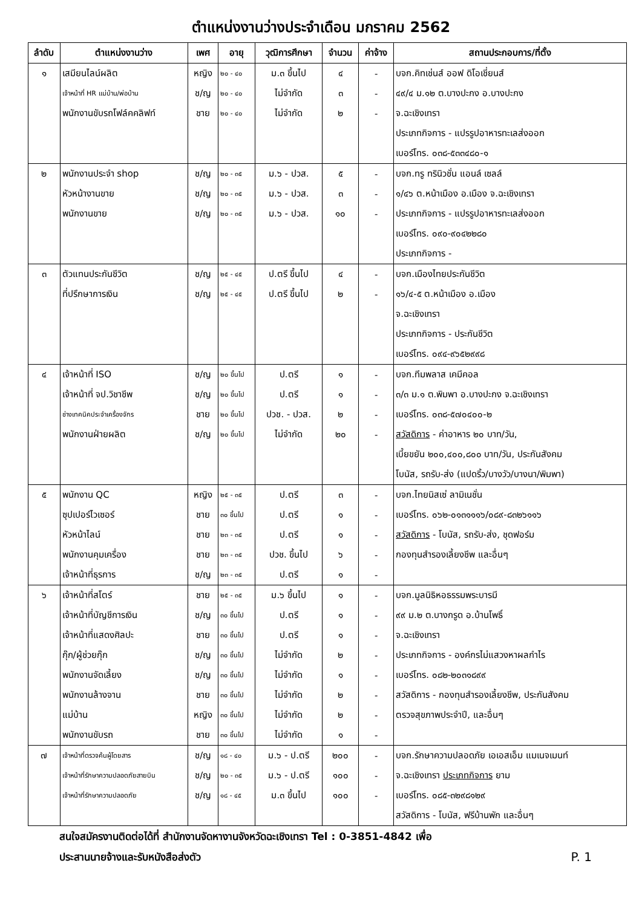ตำแหน่งงานว่างประจำเดือน มกราคม 2562
| ลำดับ | ตำแหน่งงานว่าง | เพศ | อายุ | วุฒิการศึกษา | จำนวน | ค่าจ้าง | สถานประกอบการ/ที่ตั้ง |
| --- | --- | --- | --- | --- | --- | --- | --- |
| ๑ | เสมียนไลน์ผลิต | หญิง | ๒๐ - ๔๐ | ม.๓ ขึ้นไป | ๔ | - | บจก.คิทเช่นส์ ออฟ ดิโอเชี่ยนส์ |
| | เจ้าหน้าที่ HR แม่บ้าน/พ่อบ้าน | ช/ญ | ๒๐ - ๔๐ | ไม่จำกัด | ๓ | - | ๔๙/๔ ม.๑๒ ต.บางปะกง อ.บางปะกง |
| | พนักงานขับรถโฟล์คคลิฟท์ | ชาย | ๒๐ - ๔๐ | ไม่จำกัด | ๒ | - | จ.ฉะเชิงเทรา |
| | | | | | | | ประเภทกิจการ - แปรรูปอาหารทะเลส่งออก |
| | | | | | | | เบอร์โทร. ๐๓๘-๕๓๓๔๘๐-๑ |
| ๒ | พนักงานประจำ shop | ช/ญ | ๒๐ - ๓๕ | ม.๖ - ปวส. | ๕ | - | บจก.ทรู ทรินิวชั่น แอนล์ เซลล์ |
| | หัวหน้างานขาย | ช/ญ | ๒๐ - ๓๕ | ม.๖ - ปวส. | ๓ | - | ๑/๔๖ ต.หน้าเมือง อ.เมือง จ.ฉะเชิงเทรา |
| | พนักงานขาย | ช/ญ | ๒๐ - ๓๕ | ม.๖ - ปวส. | ๑๐ | - | ประเภทกิจการ - แปรรูปอาหารทะเลส่งออก |
| | | | | | | | เบอร์โทร. ๐๙๐-๙๐๔๒๒๘๐ |
| | | | | | | | ประเภทกิจการ - |
| ๓ | ตัวแทนประกันชีวิต | ช/ญ | ๒๕ - ๔๕ | ป.ตรี ขึ้นไป | ๔ | - | บจก.เมืองไทยประกันชีวิต |
| | ที่ปรึกษาการเงิน | ช/ญ | ๒๕ - ๔๕ | ป.ตรี ขึ้นไป | ๒ | - | ๑๖/๔-๕ ต.หน้าเมือง อ.เมือง |
| | | | | | | | จ.ฉะเชิงเทรา |
| | | | | | | | ประเภทกิจการ - ประกันชีวิต |
| | | | | | | | เบอร์โทร. ๐๙๔-๙๖๕๒๙๙๘ |
| ๔ | เจ้าหน้าที่ ISO | ช/ญ | ๒๐ ขึ้นไป | ป.ตรี | ๑ | - | บจก.ทีมพลาส เคมีคอล |
| | เจ้าหน้าที่ จป.วิชาชีพ | ช/ญ | ๒๐ ขึ้นไป | ป.ตรี | ๑ | - | ๓/๓ ม.๑ ต.พิมพา อ.บางปะกง จ.ฉะเชิงเทรา |
| | ช่างเทคนิคประจำเครื่องจักร | ชาย | ๒๐ ขึ้นไป | ปวช. - ปวส. | ๒ | - | เบอร์โทร. ๐๓๘-๕๗๐๔๐๐-๒ |
| | พนักงานฝ่ายผลิต | ช/ญ | ๒๐ ขึ้นไป | ไม่จำกัด | ๒๐ | - | สวัสดิการ - ค่าอาหาร ๒๐ บาท/วัน, |
| | | | | | | | เบี้ยขยัน ๒๐๐,๔๐๐,๘๐๐ บาท/วัน, ประกันสังคม |
| | | | | | | | โบนัส, รถรับ-ส่ง (แปดริ้ว/บางวัว/บางนา/พิมพา) |
| ๕ | พนักงาน QC | หญิง | ๒๕ - ๓๕ | ป.ตรี | ๓ | - | บจก.ไทยนิสเซ่ ลามิเนชั่น |
| | ซุปเปอร์ไวเซอร์ | ชาย | ๓๐ ขึ้นไป | ป.ตรี | ๑ | - | เบอร์โทร. ๐๖๒-๐๑๓๑๑๑๖/๐๘๙-๘๓๒๖๑๑๖ |
| | หัวหน้าไลน์ | ชาย | ๒๓ - ๓๕ | ป.ตรี | ๑ | - | สวัสดิการ - โบนัส, รถรับ-ส่ง, ชุดฟอร์ม |
| | พนักงานคุมเครื่อง | ชาย | ๒๓ - ๓๕ | ปวช. ขึ้นไป | ๖ | - | กองทุนสำรองเลี้ยงชีพ และอื่นๆ |
| | เจ้าหน้าที่ธุรการ | ช/ญ | ๒๓ - ๓๕ | ป.ตรี | ๑ | - | |
| ๖ | เจ้าหน้าที่สโตร์ | ชาย | ๒๕ - ๓๕ | ม.๖ ขึ้นไป | ๑ | - | บจก.มูลนิธิหอธรรมพระบารมี |
| | เจ้าหน้าที่บัญชีการเงิน | ช/ญ | ๓๐ ขึ้นไป | ป.ตรี | ๑ | - | ๙๙ ม.๒ ต.บางกรูด อ.บ้านโพธิ์ |
| | เจ้าหน้าที่แสดงศิลปะ | ชาย | ๓๐ ขึ้นไป | ป.ตรี | ๑ | - | จ.ฉะเชิงเทรา |
| | กุ๊ก/ผู้ช่วยกุ๊ก | ช/ญ | ๓๐ ขึ้นไป | ไม่จำกัด | ๒ | - | ประเภทกิจการ - องค์กรไม่แสวงหาผลกำไร |
| | พนักงานจัดเลี้ยง | ช/ญ | ๓๐ ขึ้นไป | ไม่จำกัด | ๑ | - | เบอร์โทร. ๐๘๒-๒๐๓๑๘๙๙ |
| | พนักงานล้างจาน | ชาย | ๓๐ ขึ้นไป | ไม่จำกัด | ๒ | - | สวัสดิการ - กองทุนสำรองเลี้ยงชีพ, ประกันสังคม |
| | แม่บ้าน | หญิง | ๓๐ ขึ้นไป | ไม่จำกัด | ๒ | - | ตรวจสุขภาพประจำปี, และอื่นๆ |
| | พนักงานขับรถ | ชาย | ๓๐ ขึ้นไป | ไม่จำกัด | ๑ | - | |
| ๗ | เจ้าหน้าที่ตรวจค้นผู้โดยสาร | ช/ญ | ๑๘ - ๔๐ | ม.๖ - ป.ตรี | ๒๐๐ | - | บจก.รักษาความปลอดภัย เอเอสเอ็ม แมเนจเมนท์ |
| | เจ้าหน้าที่รักษาความปลอดภัยสายบิน | ช/ญ | ๒๐ - ๓๕ | ม.๖ - ป.ตรี | ๑๐๐ | - | จ.ฉะเชิงเทรา ประเภทกิจการ ยาม |
| | เจ้าหน้าที่รักษาความปลอดภัย | ช/ญ | ๑๘ - ๔๕ | ม.๓ ขึ้นไป | ๑๐๐ | - | เบอร์โทร. ๐๘๕-๓๒๙๘๑๒๙ |
| | | | | | | | สวัสดิการ - โบนัส, ฟรีบ้านพัก และอื่นๆ |
สนใจสมัครงานติดต่อได้ที่ สำนักงานจัดหางานจังหวัดฉะเชิงเทรา Tel : 0-3851-4842 เพื่อ
ประสานนายจ้างและรับหนังสือส่งตัว P. 1